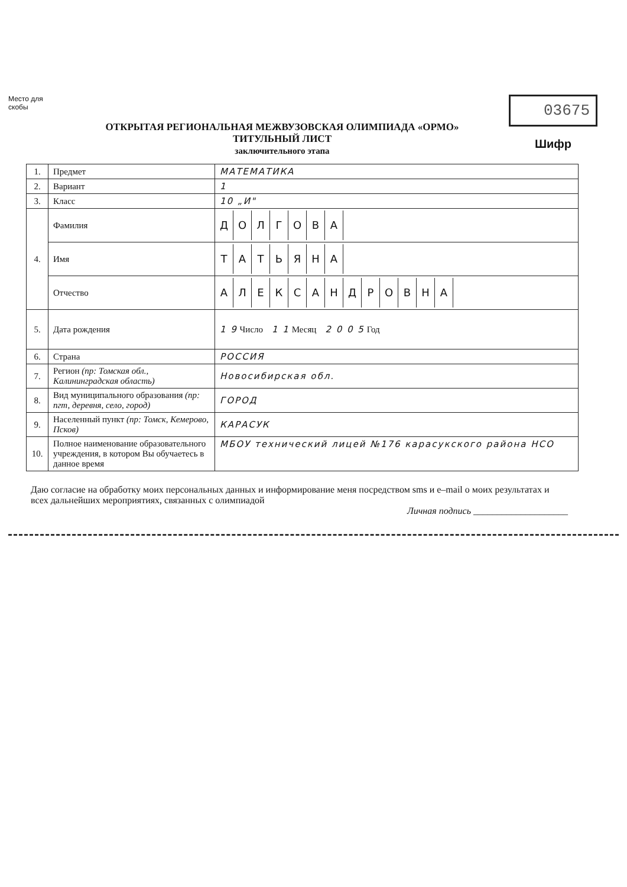Место для скобы
ОТКРЫТАЯ РЕГИОНАЛЬНАЯ МЕЖВУЗОВСКАЯ ОЛИМПИАДА «ОРМО»
ТИТУЛЬНЫЙ ЛИСТ
заключительного этапа
03675
Шифр
| 1. | Предмет | МАТЕМАТИКА |
| 2. | Вариант | 1 |
| 3. | Класс | 10 „И" |
| 4. | Фамилия | Д О Л Г О В А |
| | Имя | Т А Т Ь Я Н А |
| | Отчество | А Л Е К С А Н Д Р О В Н А |
| 5. | Дата рождения | 1 9 Число 1 1 Месяц 2 0 0 5 Год |
| 6. | Страна | РОССИЯ |
| 7. | Регион (пр: Томская обл., Калининградская область) | Новосибирская обл. |
| 8. | Вид муниципального образования (пр: пгт, деревня, село, город) | ГОРОД |
| 9. | Населенный пункт (пр: Томск, Кемерово, Псков) | КАРАСУК |
| 10. | Полное наименование образовательного учреждения, в котором Вы обучаетесь в данное время | МБОУ технический лицей №176 карасукского района НСО |
Даю согласие на обработку моих персональных данных и информирование меня посредством sms и e–mail о моих результатах и всех дальнейших мероприятиях, связанных с олимпиадой
Личная подпись ____________________